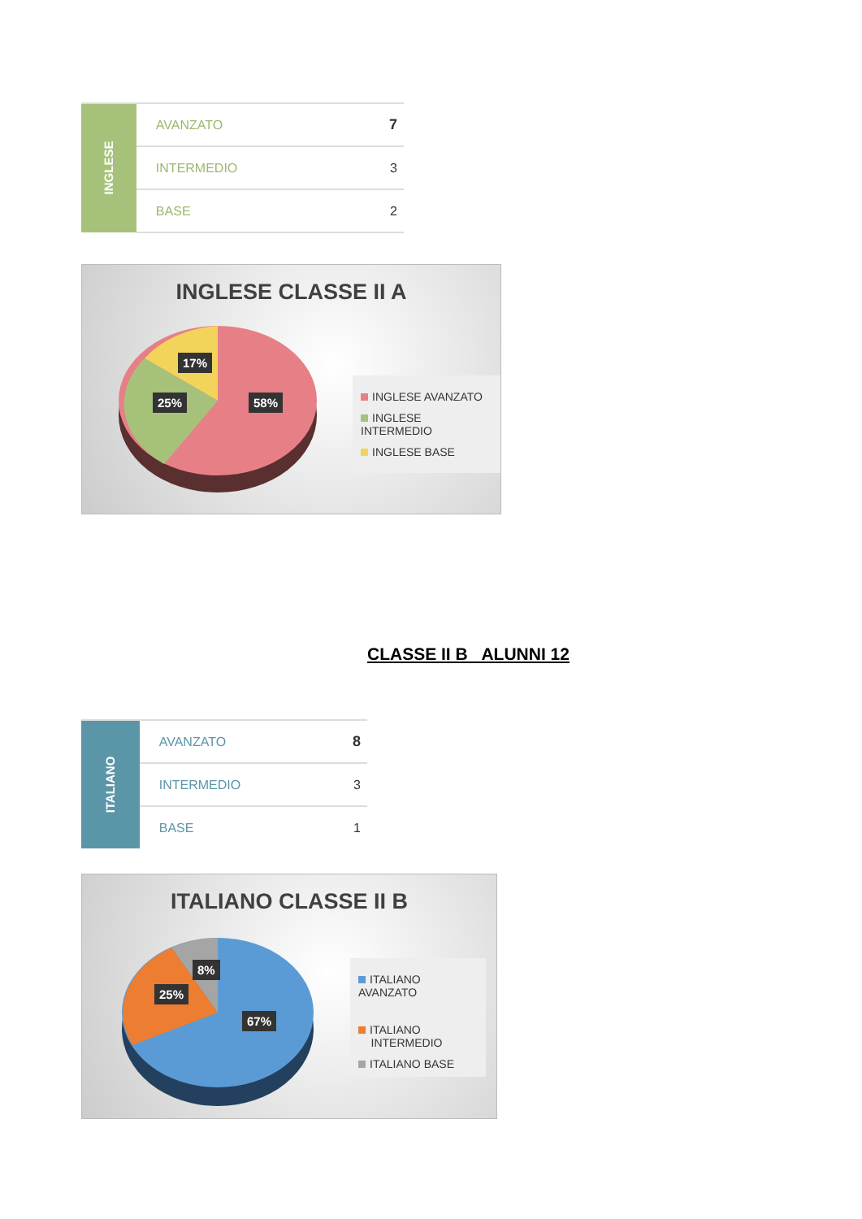| INGLESE | AVANZATO | 7 |
| | INTERMEDIO | 3 |
| | BASE | 2 |
INGLESE CLASSE II A
17%
25% 58%
INGLESE AVANZATO
INGLESE INTERMEDIO
INGLESE BASE
CLASSE II B ALUNNI 12
| ITALIANO | AVANZATO | 8 |
| | INTERMEDIO | 3 |
| | BASE | 1 |
ITALIANO CLASSE II B
8%
25%
67%
ITALIANO AVANZATO
ITALIANO
INTERMEDIO
ITALIANO BASE